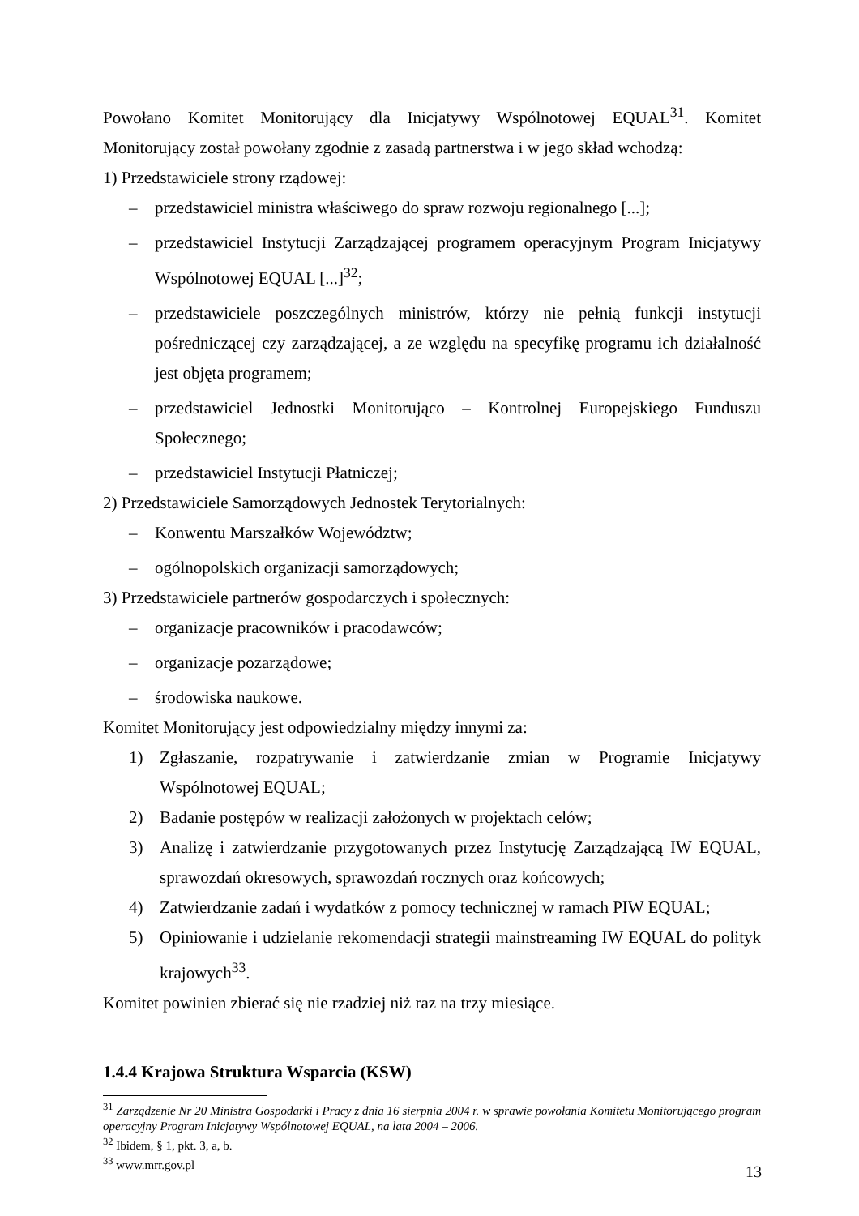Powołano Komitet Monitorujący dla Inicjatywy Wspólnotowej EQUAL<sup>31</sup>. Komitet Monitorujący został powołany zgodnie z zasadą partnerstwa i w jego skład wchodzą:
1) Przedstawiciele strony rządowej:
– przedstawiciel ministra właściwego do spraw rozwoju regionalnego [...];
– przedstawiciel Instytucji Zarządzającej programem operacyjnym Program Inicjatywy Wspólnotowej EQUAL [...]<sup>32</sup>;
– przedstawiciele poszczególnych ministrów, którzy nie pełnią funkcji instytucji pośredniczącej czy zarządzającej, a ze względu na specyfikę programu ich działalność jest objęta programem;
– przedstawiciel Jednostki Monitorująco – Kontrolnej Europejskiego Funduszu Społecznego;
– przedstawiciel Instytucji Płatniczej;
2) Przedstawiciele Samorządowych Jednostek Terytorialnych:
– Konwentu Marszałków Województw;
– ogólnopolskich organizacji samorządowych;
3) Przedstawiciele partnerów gospodarczych i społecznych:
– organizacje pracowników i pracodawców;
– organizacje pozarządowe;
– środowiska naukowe.
Komitet Monitorujący jest odpowiedzialny między innymi za:
1) Zgłaszanie, rozpatrywanie i zatwierdzanie zmian w Programie Inicjatywy Wspólnotowej EQUAL;
2) Badanie postępów w realizacji założonych w projektach celów;
3) Analizę i zatwierdzanie przygotowanych przez Instytucję Zarządzającą IW EQUAL, sprawozdań okresowych, sprawozdań rocznych oraz końcowych;
4) Zatwierdzanie zadań i wydatków z pomocy technicznej w ramach PIW EQUAL;
5) Opiniowanie i udzielanie rekomendacji strategii mainstreaming IW EQUAL do polityk krajowych<sup>33</sup>.
Komitet powinien zbierać się nie rzadziej niż raz na trzy miesiące.
1.4.4 Krajowa Struktura Wsparcia (KSW)
<sup>31</sup> Zarządzenie Nr 20 Ministra Gospodarki i Pracy z dnia 16 sierpnia 2004 r. w sprawie powołania Komitetu Monitorującego program operacyjny Program Inicjatywy Wspólnotowej EQUAL, na lata 2004 – 2006.
<sup>32</sup> Ibidem, § 1, pkt. 3, a, b.
<sup>33</sup> www.mrr.gov.pl
13